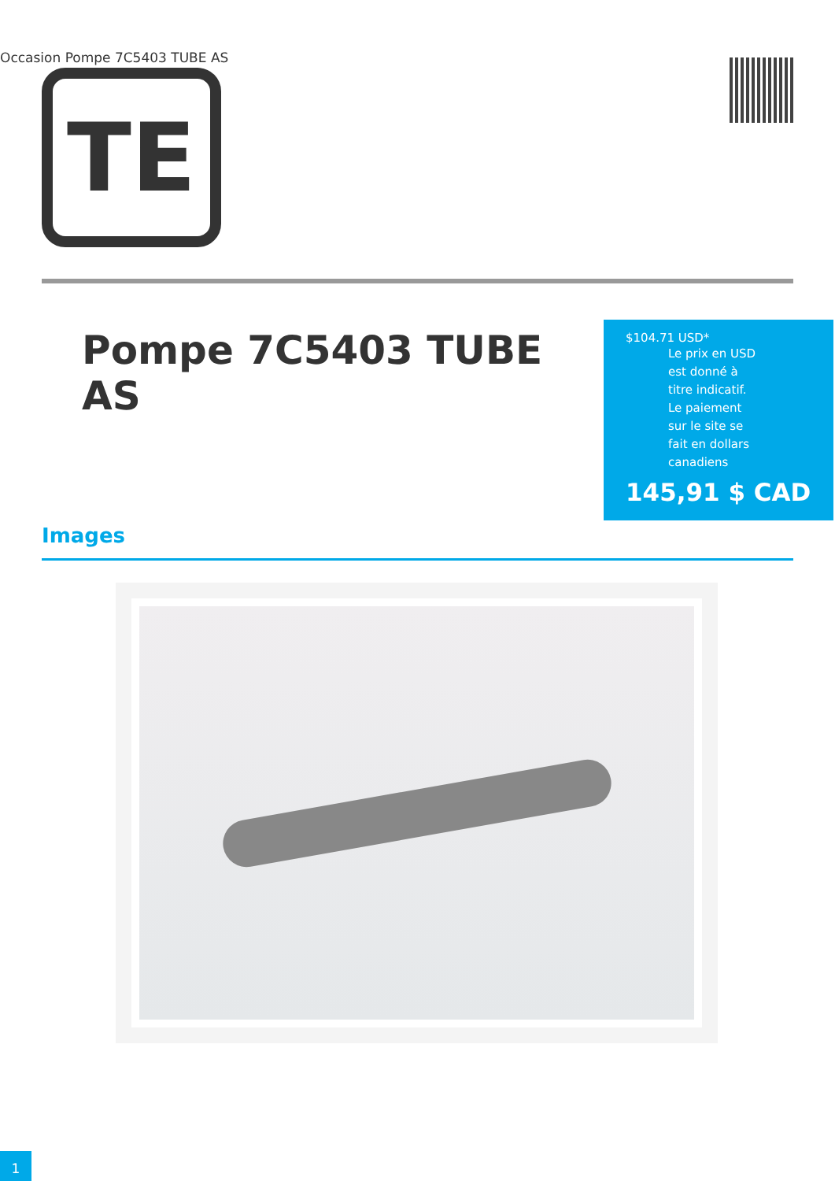Occasion Pompe 7C5403 TUBE AS
TE
Pompe 7C5403 TUBE AS
$104.71 USD*
Le prix en USD est donné à titre indicatif. Le paiement sur le site se fait en dollars canadiens
145,91 $ CAD
Images
1